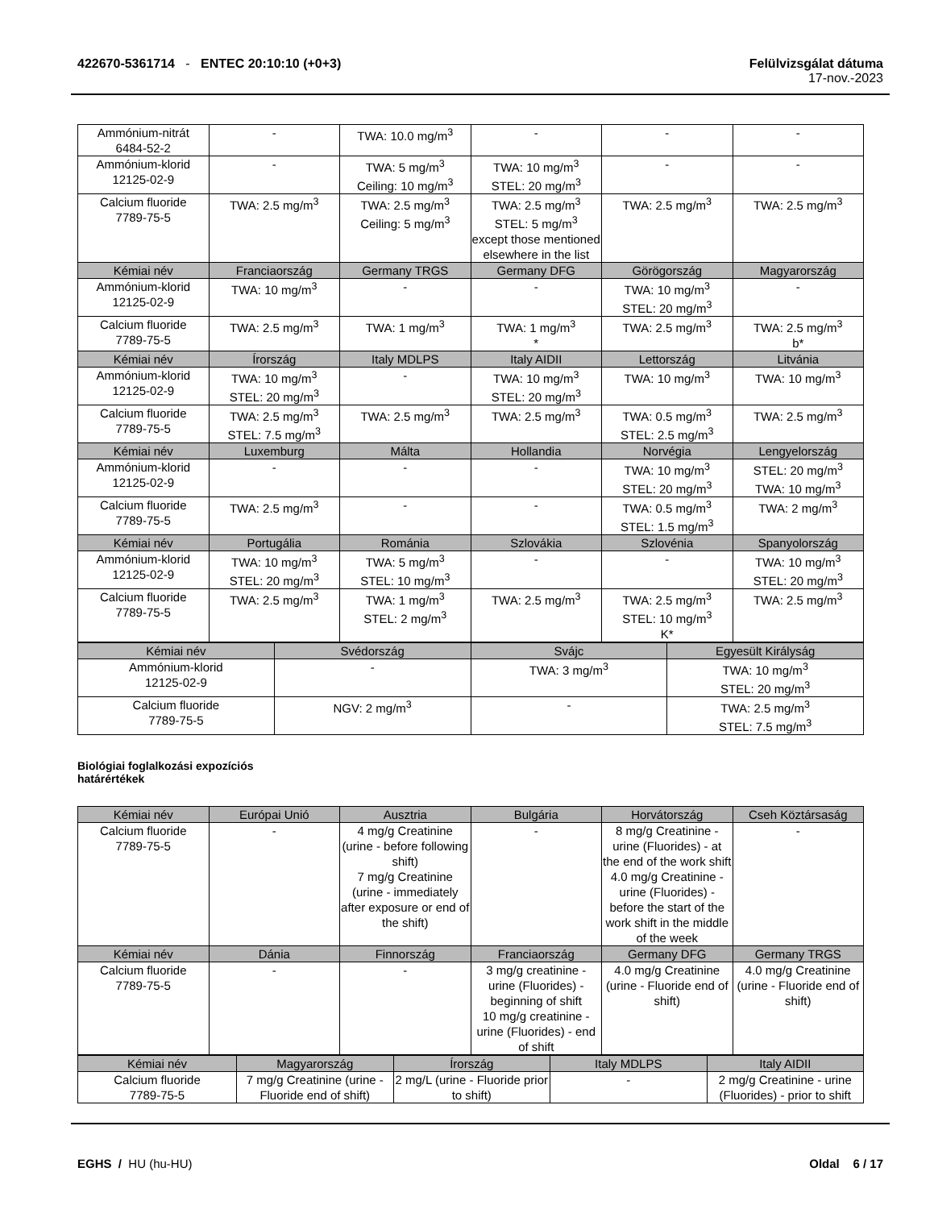422670-5361714 - ENTEC 20:10:10 (+0+3)
Felülvizsgálat dátuma
17-nov.-2023
| Ammónium-nitrát 6484-52-2 | - | TWA: 10.0 mg/m<sup>3</sup> | - | - | - |
| Ammónium-klorid 12125-02-9 | - | TWA: 5 mg/m<sup>3</sup> Ceiling: 10 mg/m<sup>3</sup> | TWA: 10 mg/m<sup>3</sup> STEL: 20 mg/m<sup>3</sup> | - | - |
| Calcium fluoride 7789-75-5 | TWA: 2.5 mg/m<sup>3</sup> | TWA: 2.5 mg/m<sup>3</sup> Ceiling: 5 mg/m<sup>3</sup> | TWA: 2.5 mg/m<sup>3</sup> STEL: 5 mg/m<sup>3</sup> except those mentioned elsewhere in the list | TWA: 2.5 mg/m<sup>3</sup> | TWA: 2.5 mg/m<sup>3</sup> |
| Kémiai név | Franciaország | Germany TRGS | Germany DFG | Görögország | Magyarország |
| Ammónium-klorid 12125-02-9 | TWA: 10 mg/m<sup>3</sup> | - | - | TWA: 10 mg/m<sup>3</sup> STEL: 20 mg/m<sup>3</sup> | - |
| Calcium fluoride 7789-75-5 | TWA: 2.5 mg/m<sup>3</sup> | TWA: 1 mg/m<sup>3</sup> | TWA: 1 mg/m<sup>3</sup> * | TWA: 2.5 mg/m<sup>3</sup> | TWA: 2.5 mg/m<sup>3</sup> b* |
| Kémiai név | Írország | Italy MDLPS | Italy AIDII | Lettország | Litvánia |
| Ammónium-klorid 12125-02-9 | TWA: 10 mg/m<sup>3</sup> STEL: 20 mg/m<sup>3</sup> | - | TWA: 10 mg/m<sup>3</sup> STEL: 20 mg/m<sup>3</sup> | TWA: 10 mg/m<sup>3</sup> | TWA: 10 mg/m<sup>3</sup> |
| Calcium fluoride 7789-75-5 | TWA: 2.5 mg/m<sup>3</sup> STEL: 7.5 mg/m<sup>3</sup> | TWA: 2.5 mg/m<sup>3</sup> | TWA: 2.5 mg/m<sup>3</sup> | TWA: 0.5 mg/m<sup>3</sup> STEL: 2.5 mg/m<sup>3</sup> | TWA: 2.5 mg/m<sup>3</sup> |
| Kémiai név | Luxemburg | Málta | Hollandia | Norvégia | Lengyelország |
| Ammónium-klorid 12125-02-9 | - | - | - | TWA: 10 mg/m<sup>3</sup> STEL: 20 mg/m<sup>3</sup> | STEL: 20 mg/m<sup>3</sup> TWA: 10 mg/m<sup>3</sup> |
| Calcium fluoride 7789-75-5 | TWA: 2.5 mg/m<sup>3</sup> | - | - | TWA: 0.5 mg/m<sup>3</sup> STEL: 1.5 mg/m<sup>3</sup> | TWA: 2 mg/m<sup>3</sup> |
| Kémiai név | Portugália | Románia | Szlovákia | Szlovénia | Spanyolország |
| Ammónium-klorid 12125-02-9 | TWA: 10 mg/m<sup>3</sup> STEL: 20 mg/m<sup>3</sup> | TWA: 5 mg/m<sup>3</sup> STEL: 10 mg/m<sup>3</sup> | - | - | TWA: 10 mg/m<sup>3</sup> STEL: 20 mg/m<sup>3</sup> |
| Calcium fluoride 7789-75-5 | TWA: 2.5 mg/m<sup>3</sup> | TWA: 1 mg/m<sup>3</sup> STEL: 2 mg/m<sup>3</sup> | TWA: 2.5 mg/m<sup>3</sup> | TWA: 2.5 mg/m<sup>3</sup> STEL: 10 mg/m<sup>3</sup> K* | TWA: 2.5 mg/m<sup>3</sup> |
| Kémiai név | Svédország | Svájc | Egyesült Királyság |
| --- | --- | --- | --- |
| Ammónium-klorid 12125-02-9 | - | TWA: 3 mg/m<sup>3</sup> | TWA: 10 mg/m<sup>3</sup> STEL: 20 mg/m<sup>3</sup> |
| Calcium fluoride 7789-75-5 | NGV: 2 mg/m<sup>3</sup> | - | TWA: 2.5 mg/m<sup>3</sup> STEL: 7.5 mg/m<sup>3</sup> |
Biológiai foglalkozási expozíciós határértékek
| Kémiai név | Európai Unió | Ausztria | Bulgária | Horvátország | Cseh Köztársaság |
| --- | --- | --- | --- | --- | --- |
| Calcium fluoride 7789-75-5 | - | 4 mg/g Creatinine (urine - before following shift) 7 mg/g Creatinine (urine - immediately after exposure or end of the shift) | - | 8 mg/g Creatinine - urine (Fluorides) - at the end of the work shift 4.0 mg/g Creatinine - urine (Fluorides) - before the start of the work shift in the middle of the week | - |
| Kémiai név | Dánia | Finnország | Franciaország | Germany DFG | Germany TRGS |
| Calcium fluoride 7789-75-5 | - | - | 3 mg/g creatinine - urine (Fluorides) - beginning of shift 10 mg/g creatinine - urine (Fluorides) - end of shift | 4.0 mg/g Creatinine (urine - Fluoride end of shift) | 4.0 mg/g Creatinine (urine - Fluoride end of shift) |
| Kémiai név | Magyarország | Írország | Italy MDLPS | Italy AIDII |
| --- | --- | --- | --- | --- |
| Calcium fluoride 7789-75-5 | 7 mg/g Creatinine (urine - Fluoride end of shift) | 2 mg/L (urine - Fluoride prior to shift) | - | 2 mg/g Creatinine - urine (Fluorides) - prior to shift |
EGHS / HU (hu-HU) Oldal 6 / 17